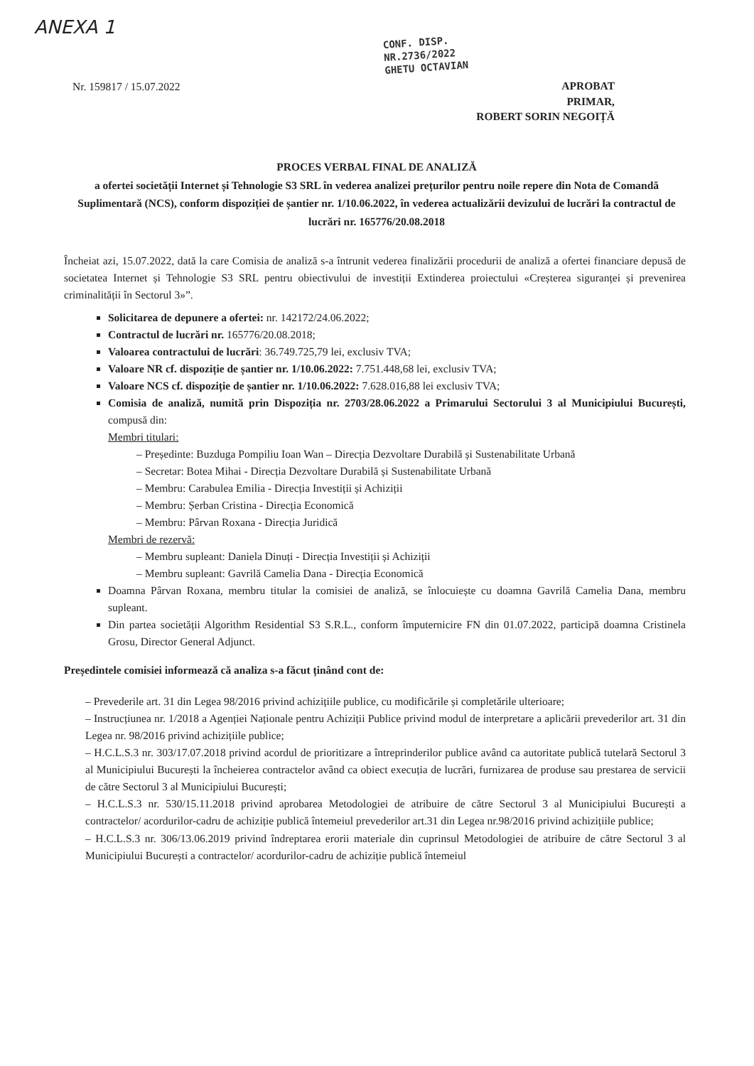ANEXA 1
CONF. DISP.
NR.2736/2022
GHETU OCTAVIAN
Nr. 159817 / 15.07.2022
APROBAT
PRIMAR,
ROBERT SORIN NEGOIȚĂ
PROCES VERBAL FINAL DE ANALIZĂ
a ofertei societății Internet și Tehnologie S3 SRL în vederea analizei prețurilor pentru noile repere din Nota de Comandă Suplimentară (NCS), conform dispoziției de șantier nr. 1/10.06.2022, în vederea actualizării devizului de lucrări la contractul de lucrări nr. 165776/20.08.2018
Încheiat azi, 15.07.2022, dată la care Comisia de analiză s-a întrunit vederea finalizării procedurii de analiză a ofertei financiare depusă de societatea Internet și Tehnologie S3 SRL pentru obiectivului de investiții Extinderea proiectului «Creșterea siguranței și prevenirea criminalității în Sectorul 3»”.
Solicitarea de depunere a ofertei: nr. 142172/24.06.2022;
Contractul de lucrări nr. 165776/20.08.2018;
Valoarea contractului de lucrări: 36.749.725,79 lei, exclusiv TVA;
Valoare NR cf. dispoziție de șantier nr. 1/10.06.2022: 7.751.448,68 lei, exclusiv TVA;
Valoare NCS cf. dispoziție de șantier nr. 1/10.06.2022: 7.628.016,88 lei exclusiv TVA;
Comisia de analiză, numită prin Dispoziția nr. 2703/28.06.2022 a Primarului Sectorului 3 al Municipiului București, compusă din:
Membri titulari:
– Președinte: Buzduga Pompiliu Ioan Wan – Direcția Dezvoltare Durabilă și Sustenabilitate Urbană
– Secretar: Botea Mihai - Direcția Dezvoltare Durabilă și Sustenabilitate Urbană
– Membru: Carabulea Emilia - Direcția Investiții și Achiziții
– Membru: Șerban Cristina - Direcția Economică
– Membru: Pârvan Roxana - Direcția Juridică
Membri de rezervă:
– Membru supleant: Daniela Dinuți - Direcția Investiții și Achiziții
– Membru supleant: Gavrilă Camelia Dana - Direcția Economică
Doamna Pârvan Roxana, membru titular la comisiei de analiză, se înlocuiește cu doamna Gavrilă Camelia Dana, membru supleant.
Din partea societății Algorithm Residential S3 S.R.L., conform împuternicire FN din 01.07.2022, participă doamna Cristinela Grosu, Director General Adjunct.
Președintele comisiei informează că analiza s-a făcut ținând cont de:
– Prevederile art. 31 din Legea 98/2016 privind achizițiile publice, cu modificările și completările ulterioare;
– Instrucțiunea nr. 1/2018 a Agenției Naționale pentru Achiziții Publice privind modul de interpretare a aplicării prevederilor art. 31 din Legea nr. 98/2016 privind achizițiile publice;
– H.C.L.S.3 nr. 303/17.07.2018 privind acordul de prioritizare a întreprinderilor publice având ca autoritate publică tutelară Sectorul 3 al Municipiului București la încheierea contractelor având ca obiect execuția de lucrări, furnizarea de produse sau prestarea de servicii de către Sectorul 3 al Municipiului București;
– H.C.L.S.3 nr. 530/15.11.2018 privind aprobarea Metodologiei de atribuire de către Sectorul 3 al Municipiului București a contractelor/ acordurilor-cadru de achiziție publică întemeiul prevederilor art.31 din Legea nr.98/2016 privind achizițiile publice;
– H.C.L.S.3 nr. 306/13.06.2019 privind îndreptarea erorii materiale din cuprinsul Metodologiei de atribuire de către Sectorul 3 al Municipiului București a contractelor/ acordurilor-cadru de achiziție publică întemeiul